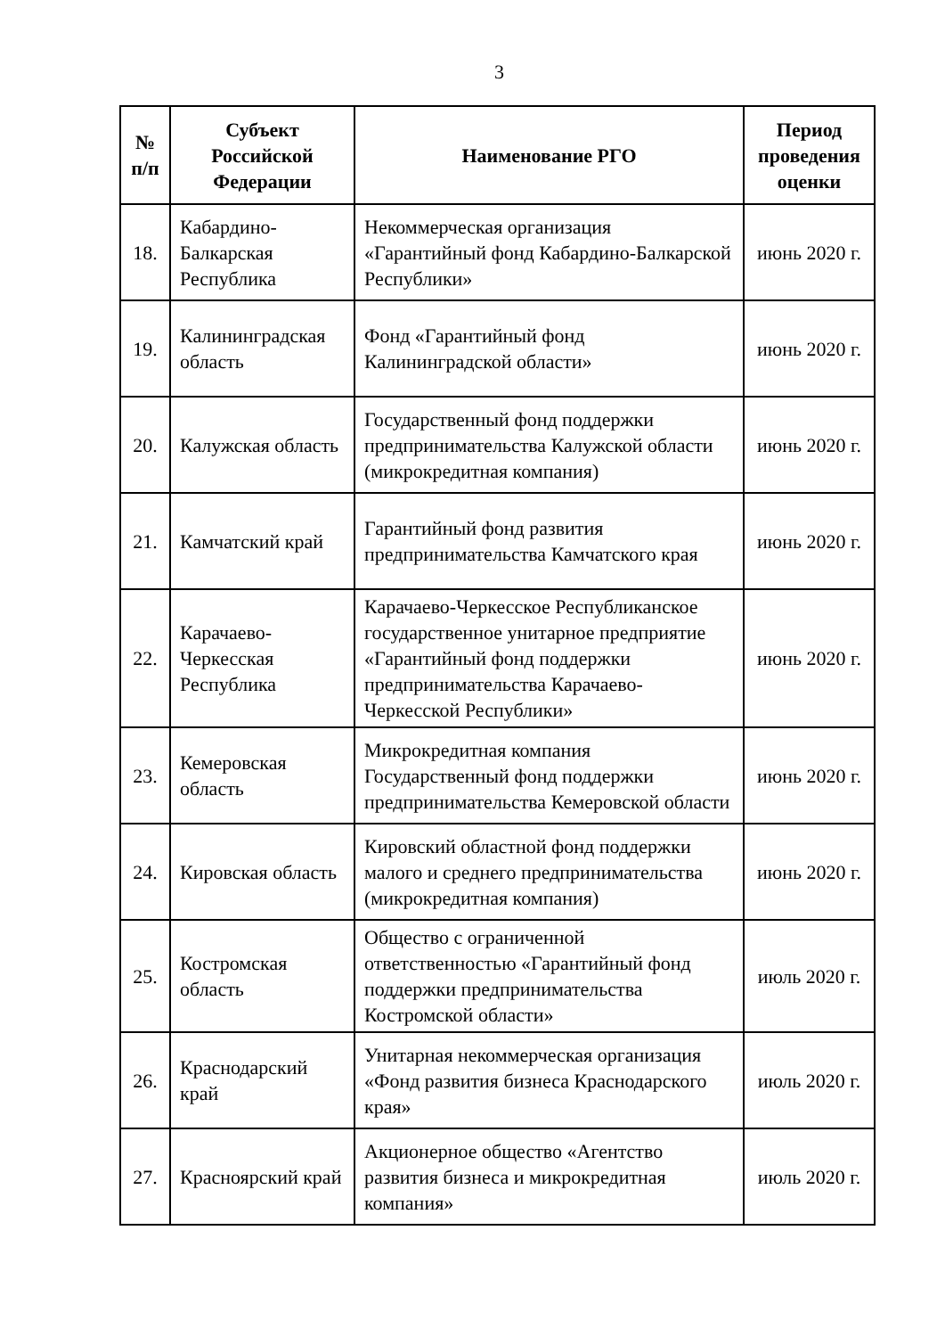3
| № п/п | Субъект Российской Федерации | Наименование РГО | Период проведения оценки |
| --- | --- | --- | --- |
| 18. | Кабардино-Балкарская Республика | Некоммерческая организация «Гарантийный фонд Кабардино-Балкарской Республики» | июнь 2020 г. |
| 19. | Калининградская область | Фонд «Гарантийный фонд Калининградской области» | июнь 2020 г. |
| 20. | Калужская область | Государственный фонд поддержки предпринимательства Калужской области (микрокредитная компания) | июнь 2020 г. |
| 21. | Камчатский край | Гарантийный фонд развития предпринимательства Камчатского края | июнь 2020 г. |
| 22. | Карачаево-Черкесская Республика | Карачаево-Черкесское Республиканское государственное унитарное предприятие «Гарантийный фонд поддержки предпринимательства Карачаево-Черкесской Республики» | июнь 2020 г. |
| 23. | Кемеровская область | Микрокредитная компания Государственный фонд поддержки предпринимательства Кемеровской области | июнь 2020 г. |
| 24. | Кировская область | Кировский областной фонд поддержки малого и среднего предпринимательства (микрокредитная компания) | июнь 2020 г. |
| 25. | Костромская область | Общество с ограниченной ответственностью «Гарантийный фонд поддержки предпринимательства Костромской области» | июль 2020 г. |
| 26. | Краснодарский край | Унитарная некоммерческая организация «Фонд развития бизнеса Краснодарского края» | июль 2020 г. |
| 27. | Красноярский край | Акционерное общество «Агентство развития бизнеса и микрокредитная компания» | июль 2020 г. |